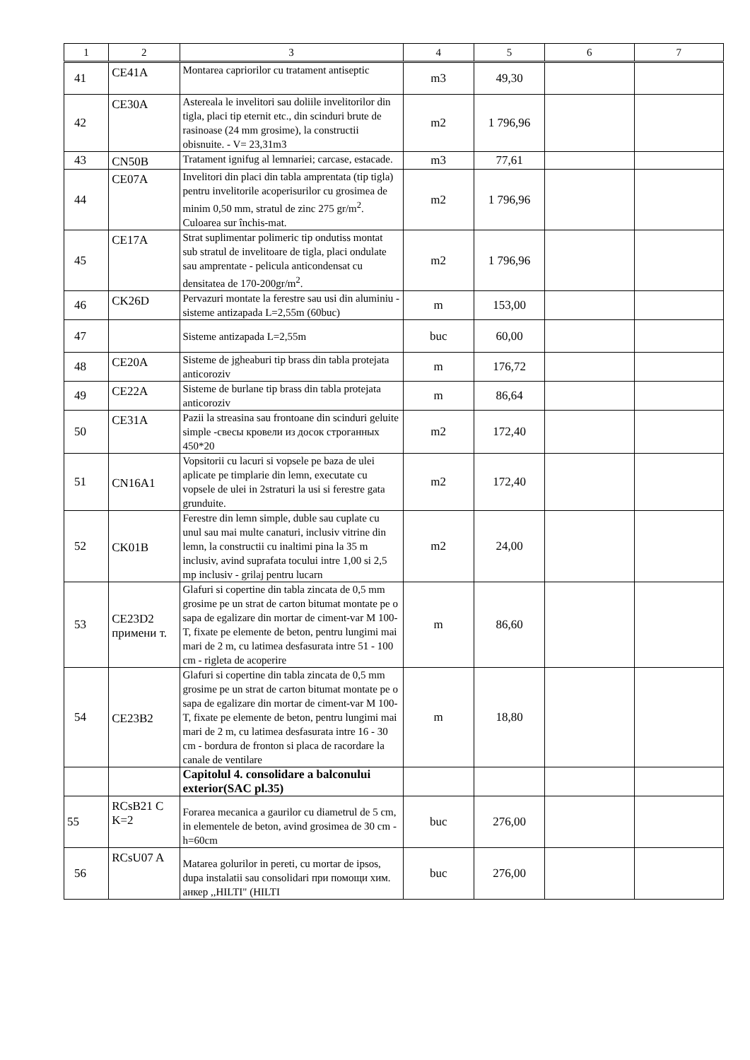| 1 | 2 | 3 | 4 | 5 | 6 | 7 |
| --- | --- | --- | --- | --- | --- | --- |
| 41 | CE41A | Montarea capriorilor cu tratament antiseptic | m3 | 49,30 | | |
| 42 | CE30A | Astereala le invelitori sau doliile invelitorilor din tigla, placi tip eternit etc., din scinduri brute de rasinoase (24 mm grosime), la constructii obisnuite. - V= 23,31m3 | m2 | 1 796,96 | | |
| 43 | CN50B | Tratament ignifug al lemnariei; carcase, estacade. | m3 | 77,61 | | |
| 44 | CE07A | Invelitori din placi din tabla amprentata (tip tigla) pentru invelitorile acoperisurilor cu grosimea de minim 0,50 mm, stratul de zinc 275 gr/m<sup>2</sup>. Culoarea sur închis-mat. | m2 | 1 796,96 | | |
| 45 | CE17A | Strat suplimentar polimeric tip ondutiss montat sub stratul de invelitoare de tigla, placi ondulate sau amprentate - pelicula anticondensat cu densitatea de 170-200gr/m<sup>2</sup>. | m2 | 1 796,96 | | |
| 46 | CK26D | Pervazuri montate la ferestre sau usi din aluminiu -sisteme antizapada L=2,55m (60buc) | m | 153,00 | | |
| 47 | | Sisteme antizapada L=2,55m | buc | 60,00 | | |
| 48 | CE20A | Sisteme de jgheaburi tip brass din tabla protejata anticoroziv | m | 176,72 | | |
| 49 | CE22A | Sisteme de burlane tip brass din tabla protejata anticoroziv | m | 86,64 | | |
| 50 | CE31A | Pazii la streasina sau frontoane din scinduri geluite simple -свесы кровели из досок строганных 450*20 | m2 | 172,40 | | |
| 51 | CN16A1 | Vopsitorii cu lacuri si vopsele pe baza de ulei aplicate pe timplarie din lemn, executate cu vopsele de ulei in 2straturi la usi si ferestre gata grunduite. | m2 | 172,40 | | |
| 52 | CK01B | Ferestre din lemn simple, duble sau cuplate cu unul sau mai multe canaturi, inclusiv vitrine din lemn, la constructii cu inaltimi pina la 35 m inclusiv, avind suprafata tocului intre 1,00 si 2,5 mp inclusiv - grilaj pentru lucarn | m2 | 24,00 | | |
| 53 | CE23D2 примени т. | Glafuri si copertine din tabla zincata de 0,5 mm grosime pe un strat de carton bitumat montate pe o sapa de egalizare din mortar de ciment-var M 100-T, fixate pe elemente de beton, pentru lungimi mai mari de 2 m, cu latimea desfasurata intre 51 - 100 cm - rigleta de acoperire | m | 86,60 | | |
| 54 | CE23B2 | Glafuri si copertine din tabla zincata de 0,5 mm grosime pe un strat de carton bitumat montate pe o sapa de egalizare din mortar de ciment-var M 100-T, fixate pe elemente de beton, pentru lungimi mai mari de 2 m, cu latimea desfasurata intre 16 - 30 cm - bordura de fronton si placa de racordare la canale de ventilare | m | 18,80 | | |
| | | Capitolul 4. consolidare a balconului exterior(SAC pl.35) | | | | |
| 55 | RCsB21 C K=2 | Forarea mecanica a gaurilor cu diametrul de 5 cm, in elementele de beton, avind grosimea de 30 cm - h=60cm | buc | 276,00 | | |
| 56 | RCsU07 A | Matarea golurilor in pereti, cu mortar de ipsos, dupa instalatii sau consolidari при помощи хим. анкер ,,HILTI" (HILTI | buc | 276,00 | | |